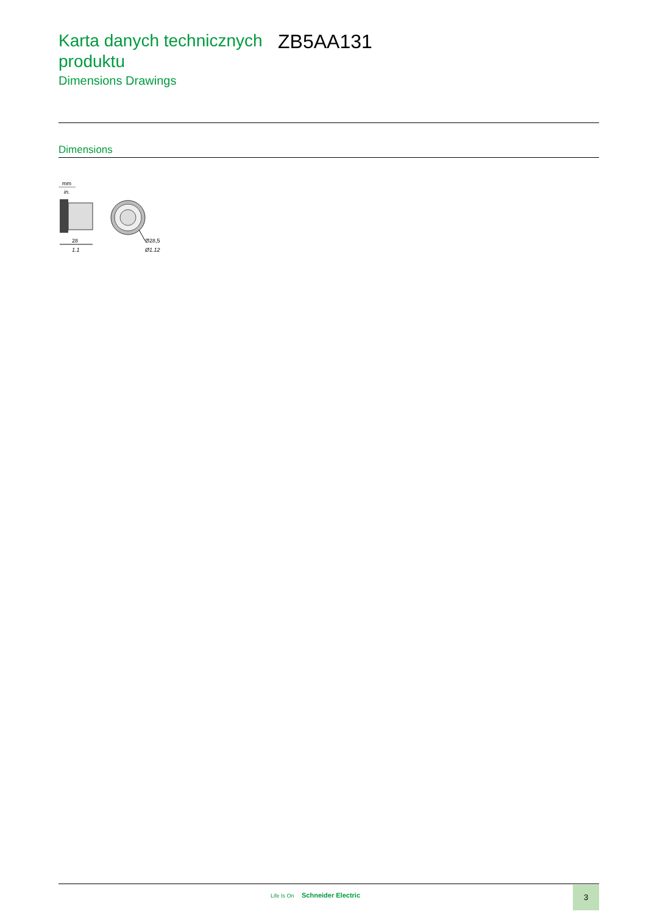Karta danych technicznych produktu
Dimensions Drawings
ZB5AA131
Dimensions
mm
in.
28
1.1
Ø28,5
Ø1.12
Life Is On Schneider Electric
3